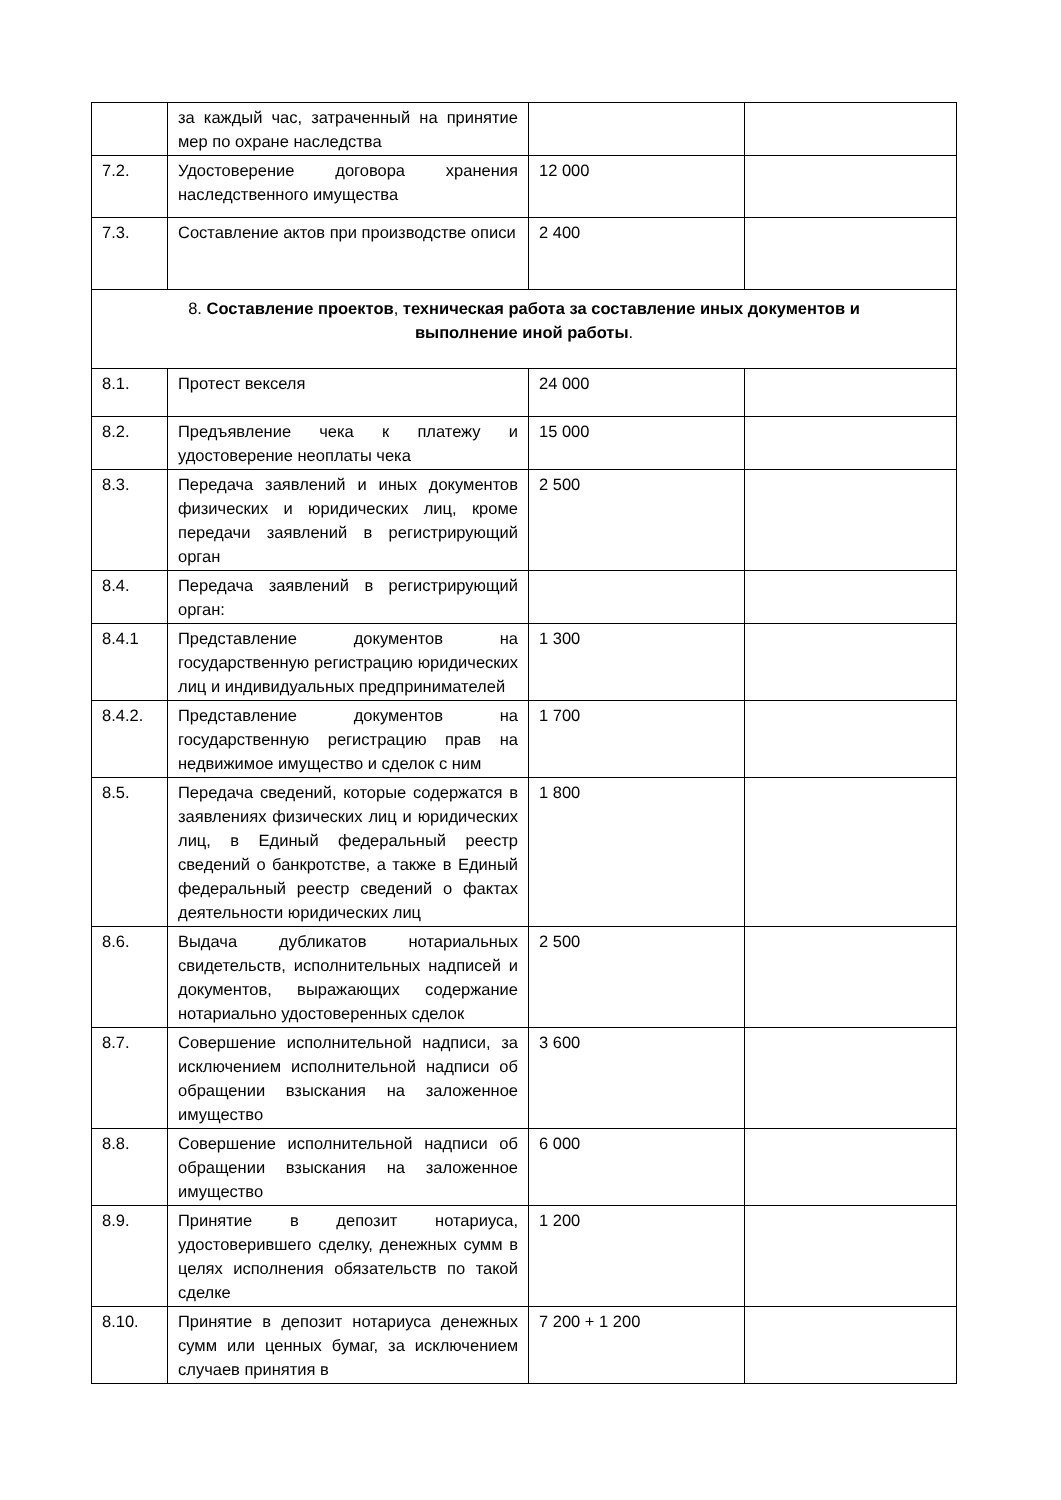| | за каждый час, затраченный на принятие мер по охране наследства | | |
| 7.2. | Удостоверение договора хранения наследственного имущества | 12 000 | |
| 7.3. | Составление актов при производстве описи | 2 400 | |
| 8. Составление проектов , техническая работа за составление иных документов и выполнение иной работы . | | | |
| 8.1. | Протест векселя | 24 000 | |
| 8.2. | Предъявление чека к платежу и удостоверение неоплаты чека | 15 000 | |
| 8.3. | Передача заявлений и иных документов физических и юридических лиц, кроме передачи заявлений в регистрирующий орган | 2 500 | |
| 8.4. | Передача заявлений в регистрирующий орган: | | |
| 8.4.1 | Представление документов на государственную регистрацию юридических лиц и индивидуальных предпринимателей | 1 300 | |
| 8.4.2. | Представление документов на государственную регистрацию прав на недвижимое имущество и сделок с ним | 1 700 | |
| 8.5. | Передача сведений, которые содержатся в заявлениях физических лиц и юридических лиц, в Единый федеральный реестр сведений о банкротстве, а также в Единый федеральный реестр сведений о фактах деятельности юридических лиц | 1 800 | |
| 8.6. | Выдача дубликатов нотариальных свидетельств, исполнительных надписей и документов, выражающих содержание нотариально удостоверенных сделок | 2 500 | |
| 8.7. | Совершение исполнительной надписи, за исключением исполнительной надписи об обращении взыскания на заложенное имущество | 3 600 | |
| 8.8. | Совершение исполнительной надписи об обращении взыскания на заложенное имущество | 6 000 | |
| 8.9. | Принятие в депозит нотариуса, удостоверившего сделку, денежных сумм в целях исполнения обязательств по такой сделке | 1 200 | |
| 8.10. | Принятие в депозит нотариуса денежных сумм или ценных бумаг, за исключением случаев принятия в | 7 200 + 1 200 | |